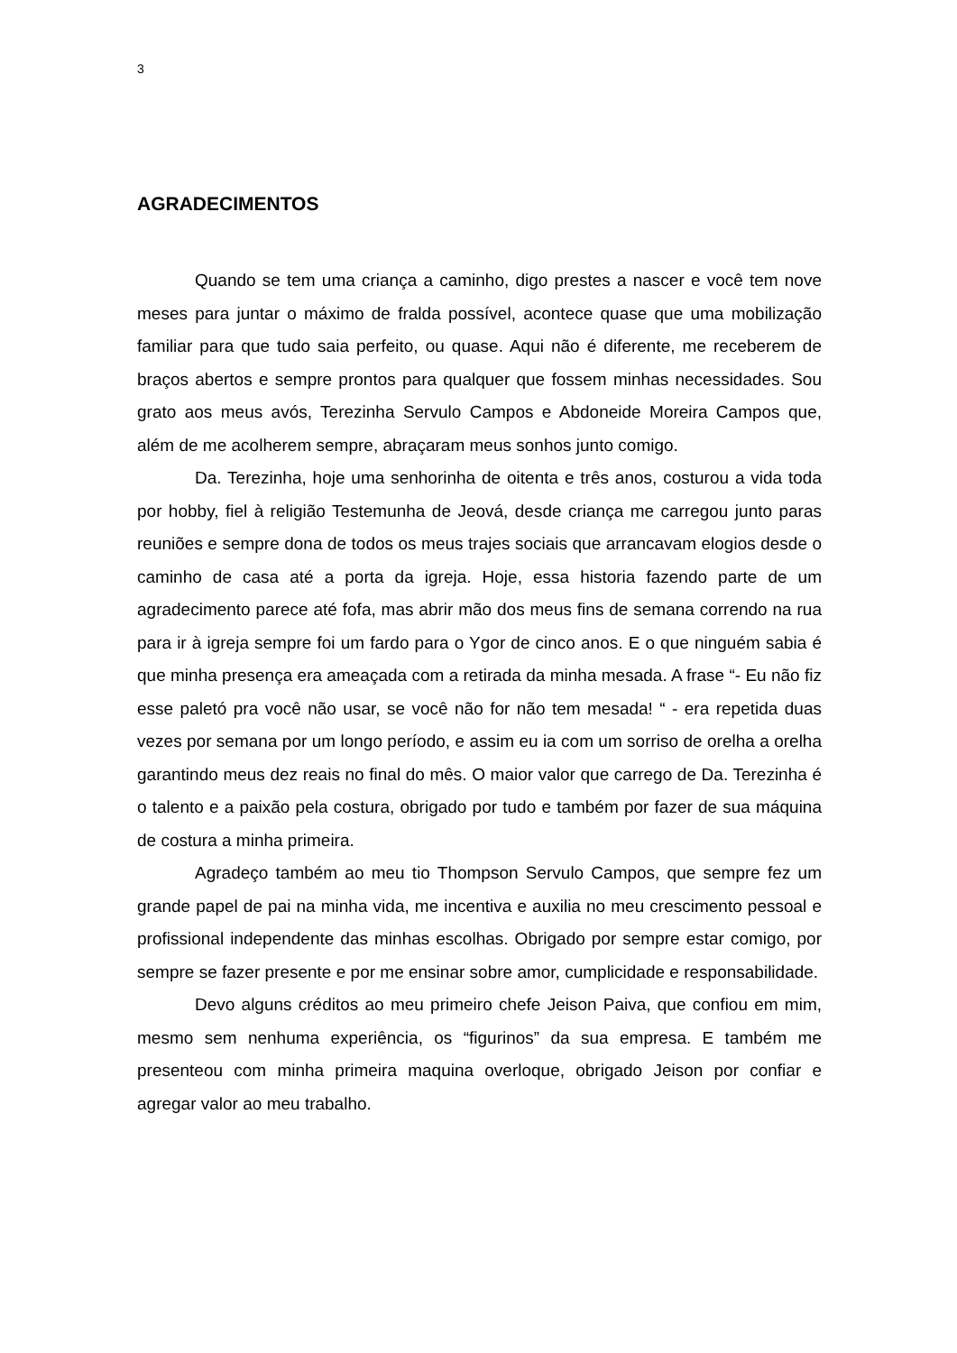3
AGRADECIMENTOS
Quando se tem uma criança a caminho, digo prestes a nascer e você tem nove meses para juntar o máximo de fralda possível, acontece quase que uma mobilização familiar para que tudo saia perfeito, ou quase. Aqui não é diferente, me receberem de braços abertos e sempre prontos para qualquer que fossem minhas necessidades. Sou grato aos meus avós, Terezinha Servulo Campos e Abdoneide Moreira Campos que, além de me acolherem sempre, abraçaram meus sonhos junto comigo.
Da. Terezinha, hoje uma senhorinha de oitenta e três anos, costurou a vida toda por hobby, fiel à religião Testemunha de Jeová, desde criança me carregou junto paras reuniões e sempre dona de todos os meus trajes sociais que arrancavam elogios desde o caminho de casa até a porta da igreja. Hoje, essa historia fazendo parte de um agradecimento parece até fofa, mas abrir mão dos meus fins de semana correndo na rua para ir à igreja sempre foi um fardo para o Ygor de cinco anos. E o que ninguém sabia é que minha presença era ameaçada com a retirada da minha mesada. A frase “- Eu não fiz esse paletó pra você não usar, se você não for não tem mesada! “ - era repetida duas vezes por semana por um longo período, e assim eu ia com um sorriso de orelha a orelha garantindo meus dez reais no final do mês. O maior valor que carrego de Da. Terezinha é o talento e a paixão pela costura, obrigado por tudo e também por fazer de sua máquina de costura a minha primeira.
Agradeço também ao meu tio Thompson Servulo Campos, que sempre fez um grande papel de pai na minha vida, me incentiva e auxilia no meu crescimento pessoal e profissional independente das minhas escolhas. Obrigado por sempre estar comigo, por sempre se fazer presente e por me ensinar sobre amor, cumplicidade e responsabilidade.
Devo alguns créditos ao meu primeiro chefe Jeison Paiva, que confiou em mim, mesmo sem nenhuma experiência, os “figurinos” da sua empresa. E também me presenteou com minha primeira maquina overloque, obrigado Jeison por confiar e agregar valor ao meu trabalho.